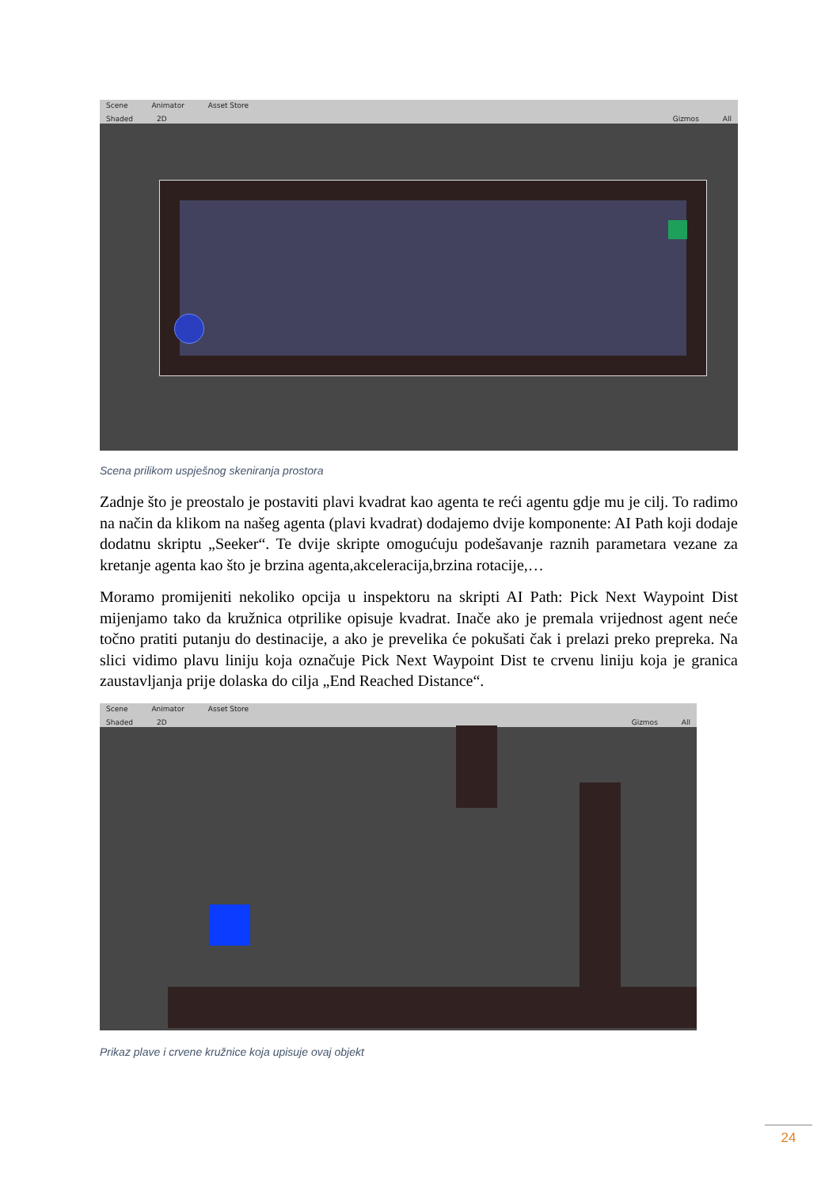Scene Animator Asset Store
Shaded 2D Gizmos All
Scena prilikom uspješnog skeniranja prostora
Zadnje što je preostalo je postaviti plavi kvadrat kao agenta te reći agentu gdje mu je cilj. To radimo na način da klikom na našeg agenta (plavi kvadrat) dodajemo dvije komponente: AI Path koji dodaje dodatnu skriptu „Seeker“. Te dvije skripte omogućuju podešavanje raznih parametara vezane za kretanje agenta kao što je brzina agenta,akceleracija,brzina rotacije,…
Moramo promijeniti nekoliko opcija u inspektoru na skripti AI Path: Pick Next Waypoint Dist mijenjamo tako da kružnica otprilike opisuje kvadrat. Inače ako je premala vrijednost agent neće točno pratiti putanju do destinacije, a ako je prevelika će pokušati čak i prelazi preko prepreka. Na slici vidimo plavu liniju koja označuje Pick Next Waypoint Dist te crvenu liniju koja je granica zaustavljanja prije dolaska do cilja „End Reached Distance“.
Scene Animator Asset Store
Shaded 2D Gizmos All
Prikaz plave i crvene kružnice koja upisuje ovaj objekt
24